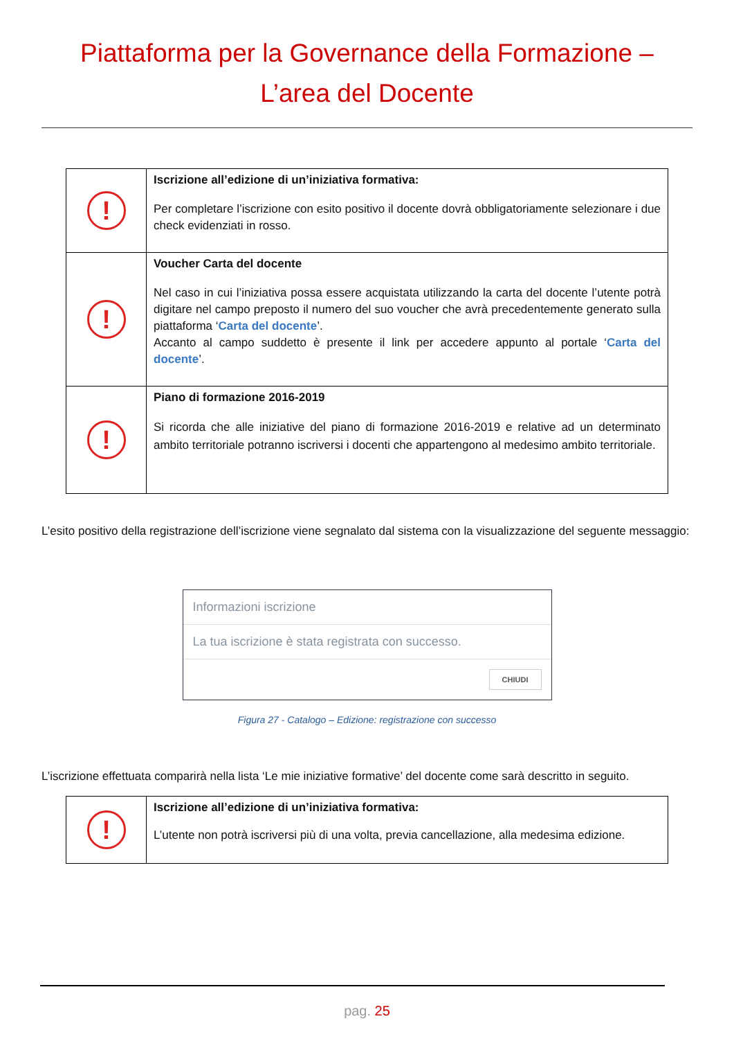Piattaforma per la Governance della Formazione –
L’area del Docente
| ! | Iscrizione all’edizione di un’iniziativa formativa: Per completare l’iscrizione con esito positivo il docente dovrà obbligatoriamente selezionare i due check evidenziati in rosso. |
| ! | Voucher Carta del docente Nel caso in cui l’iniziativa possa essere acquistata utilizzando la carta del docente l’utente potrà digitare nel campo preposto il numero del suo voucher che avrà precedentemente generato sulla piattaforma ‘ Carta del docente ’. Accanto al campo suddetto è presente il link per accedere appunto al portale ‘ Carta del docente ’. |
| ! | Piano di formazione 2016-2019 Si ricorda che alle iniziative del piano di formazione 2016-2019 e relative ad un determinato ambito territoriale potranno iscriversi i docenti che appartengono al medesimo ambito territoriale. |
L’esito positivo della registrazione dell’iscrizione viene segnalato dal sistema con la visualizzazione del seguente messaggio:
Informazioni iscrizione
La tua iscrizione è stata registrata con successo.
CHIUDI
Figura 27 - Catalogo – Edizione: registrazione con successo
L’iscrizione effettuata comparirà nella lista ‘Le mie iniziative formative’ del docente come sarà descritto in seguito.
| ! | Iscrizione all’edizione di un’iniziativa formativa: L’utente non potrà iscriversi più di una volta, previa cancellazione, alla medesima edizione. |
pag. 25